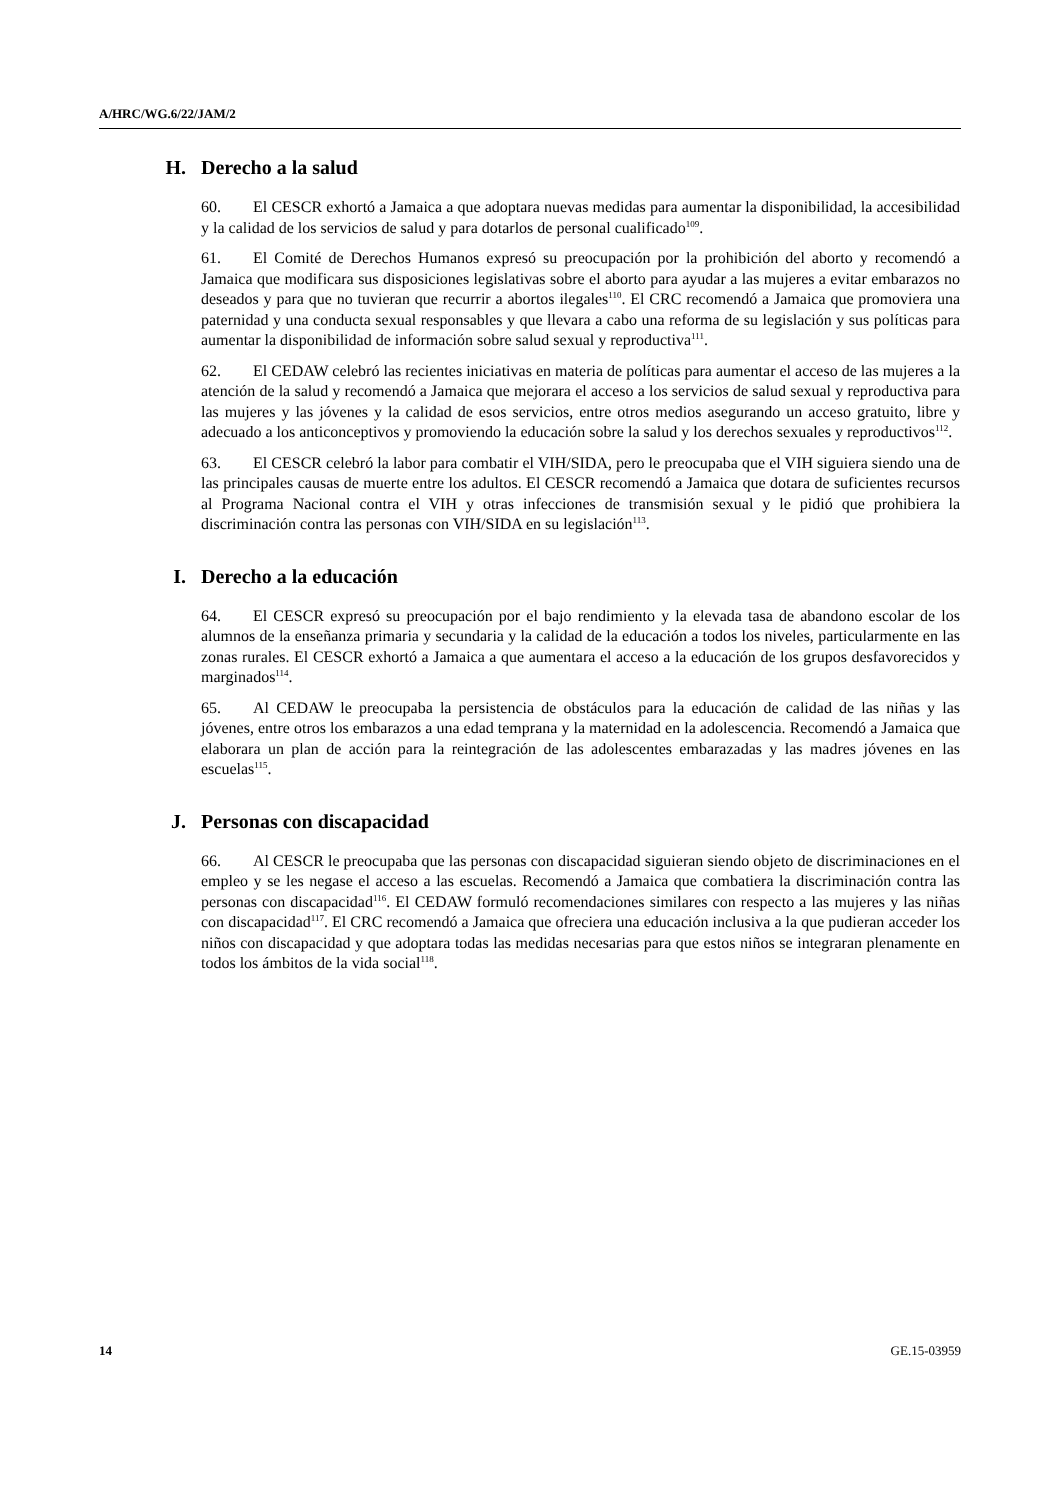A/HRC/WG.6/22/JAM/2
H. Derecho a la salud
60. El CESCR exhortó a Jamaica a que adoptara nuevas medidas para aumentar la disponibilidad, la accesibilidad y la calidad de los servicios de salud y para dotarlos de personal cualificado<sup>109</sup>.
61. El Comité de Derechos Humanos expresó su preocupación por la prohibición del aborto y recomendó a Jamaica que modificara sus disposiciones legislativas sobre el aborto para ayudar a las mujeres a evitar embarazos no deseados y para que no tuvieran que recurrir a abortos ilegales<sup>110</sup>. El CRC recomendó a Jamaica que promoviera una paternidad y una conducta sexual responsables y que llevara a cabo una reforma de su legislación y sus políticas para aumentar la disponibilidad de información sobre salud sexual y reproductiva<sup>111</sup>.
62. El CEDAW celebró las recientes iniciativas en materia de políticas para aumentar el acceso de las mujeres a la atención de la salud y recomendó a Jamaica que mejorara el acceso a los servicios de salud sexual y reproductiva para las mujeres y las jóvenes y la calidad de esos servicios, entre otros medios asegurando un acceso gratuito, libre y adecuado a los anticonceptivos y promoviendo la educación sobre la salud y los derechos sexuales y reproductivos<sup>112</sup>.
63. El CESCR celebró la labor para combatir el VIH/SIDA, pero le preocupaba que el VIH siguiera siendo una de las principales causas de muerte entre los adultos. El CESCR recomendó a Jamaica que dotara de suficientes recursos al Programa Nacional contra el VIH y otras infecciones de transmisión sexual y le pidió que prohibiera la discriminación contra las personas con VIH/SIDA en su legislación<sup>113</sup>.
I. Derecho a la educación
64. El CESCR expresó su preocupación por el bajo rendimiento y la elevada tasa de abandono escolar de los alumnos de la enseñanza primaria y secundaria y la calidad de la educación a todos los niveles, particularmente en las zonas rurales. El CESCR exhortó a Jamaica a que aumentara el acceso a la educación de los grupos desfavorecidos y marginados<sup>114</sup>.
65. Al CEDAW le preocupaba la persistencia de obstáculos para la educación de calidad de las niñas y las jóvenes, entre otros los embarazos a una edad temprana y la maternidad en la adolescencia. Recomendó a Jamaica que elaborara un plan de acción para la reintegración de las adolescentes embarazadas y las madres jóvenes en las escuelas<sup>115</sup>.
J. Personas con discapacidad
66. Al CESCR le preocupaba que las personas con discapacidad siguieran siendo objeto de discriminaciones en el empleo y se les negase el acceso a las escuelas. Recomendó a Jamaica que combatiera la discriminación contra las personas con discapacidad<sup>116</sup>. El CEDAW formuló recomendaciones similares con respecto a las mujeres y las niñas con discapacidad<sup>117</sup>. El CRC recomendó a Jamaica que ofreciera una educación inclusiva a la que pudieran acceder los niños con discapacidad y que adoptara todas las medidas necesarias para que estos niños se integraran plenamente en todos los ámbitos de la vida social<sup>118</sup>.
14 GE.15-03959